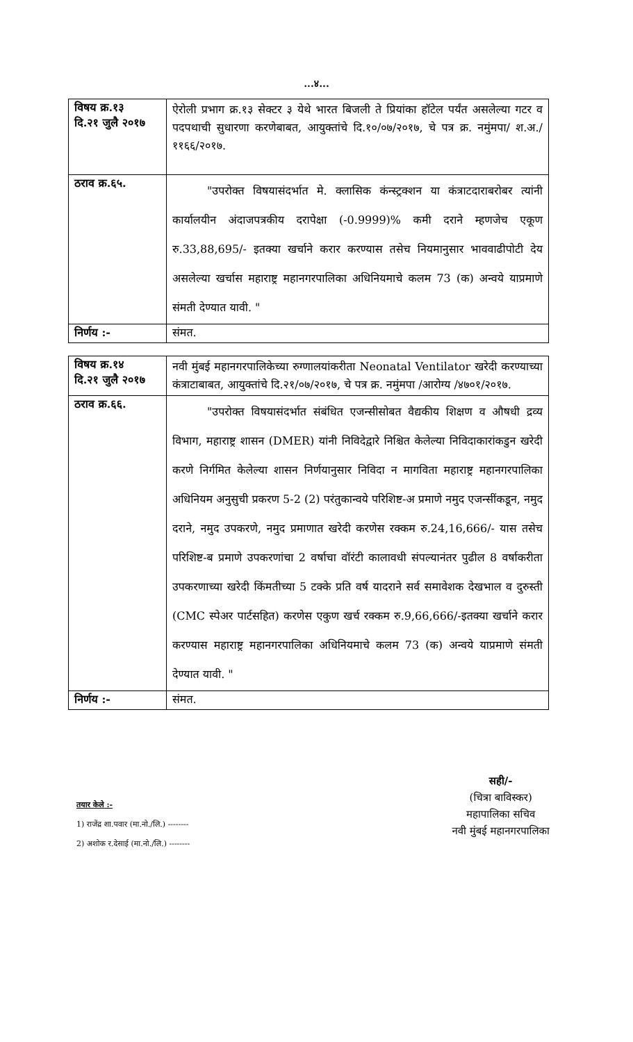...४...
| विषय क्र.१३ दि.२१ जुलै २०१७ | ऐरोली प्रभाग क्र.१३ सेक्टर ३ येथे भारत बिजली ते प्रियांका हॉटेल पर्यंत असलेल्या गटर व पदपथाची सुधारणा करणेबाबत, आयुक्तांचे दि.१०/०७/२०१७, चे पत्र क्र. नमुंमपा/ श.अ./ ११६६/२०१७. |
| ठराव क्र.६५. | "उपरोक्त विषयासंदर्भात मे. क्लासिक कंन्स्ट्रक्शन या कंत्राटदाराबरोबर त्यांनी कार्यालयीन अंदाजपत्रकीय दरापेक्षा (-0.9999)% कमी दराने म्हणजेच एकूण रु.33,88,695/- इतक्या खर्चाने करार करण्यास तसेच नियमानुसार भाववाढीपोटी देय असलेल्या खर्चास महाराष्ट्र महानगरपालिका अधिनियमाचे कलम 73 (क) अन्वये याप्रमाणे संमती देण्यात यावी. " |
| निर्णय :- | संमत. |
| विषय क्र.१४ दि.२१ जुलै २०१७ | नवी मुंबई महानगरपालिकेच्या रुग्णालयांकरीता Neonatal Ventilator खरेदी करण्याच्या कंत्राटाबाबत, आयुक्तांचे दि.२१/०७/२०१७, चे पत्र क्र. नमुंमपा /आरोग्य /४७०१/२०१७. |
| ठराव क्र.६६. | "उपरोक्त विषयासंदर्भात संबंधित एजन्सीसोबत वैद्यकीय शिक्षण व औषधी द्रव्य विभाग, महाराष्ट्र शासन (DMER) यांनी निविदेद्वारे निश्चित केलेल्या निविदाकारांकडुन खरेदी करणे निर्गमित केलेल्या शासन निर्णयानुसार निविदा न मागविता महाराष्ट्र महानगरपालिका अधिनियम अनुसुची प्रकरण 5-2 (2) परंतुकान्वये परिशिष्ट-अ प्रमाणे नमुद एजन्सींकडून, नमुद दराने, नमुद उपकरणे, नमुद प्रमाणात खरेदी करणेस रक्कम रु.24,16,666/- यास तसेच परिशिष्ट-ब प्रमाणे उपकरणांचा 2 वर्षाचा वॉरंटी कालावधी संपल्यानंतर पुढील 8 वर्षाकरीता उपकरणाच्या खरेदी किंमतीच्या 5 टक्के प्रति वर्ष यादराने सर्व समावेशक देखभाल व दुरुस्ती (CMC स्पेअर पार्टसहित) करणेस एकुण खर्च रक्कम रु.9,66,666/-इतक्या खर्चाने करार करण्यास महाराष्ट्र महानगरपालिका अधिनियमाचे कलम 73 (क) अन्वये याप्रमाणे संमती देण्यात यावी. " |
| निर्णय :- | संमत. |
तयार केले :-
1) राजेंद्र शा.पवार (मा.नो./लि.) --------
2) अशोक र.देसाई (मा.नो./लि.) --------
सही/-
(चित्रा बाविस्कर)
महापालिका सचिव
नवी मुंबई महानगरपालिका